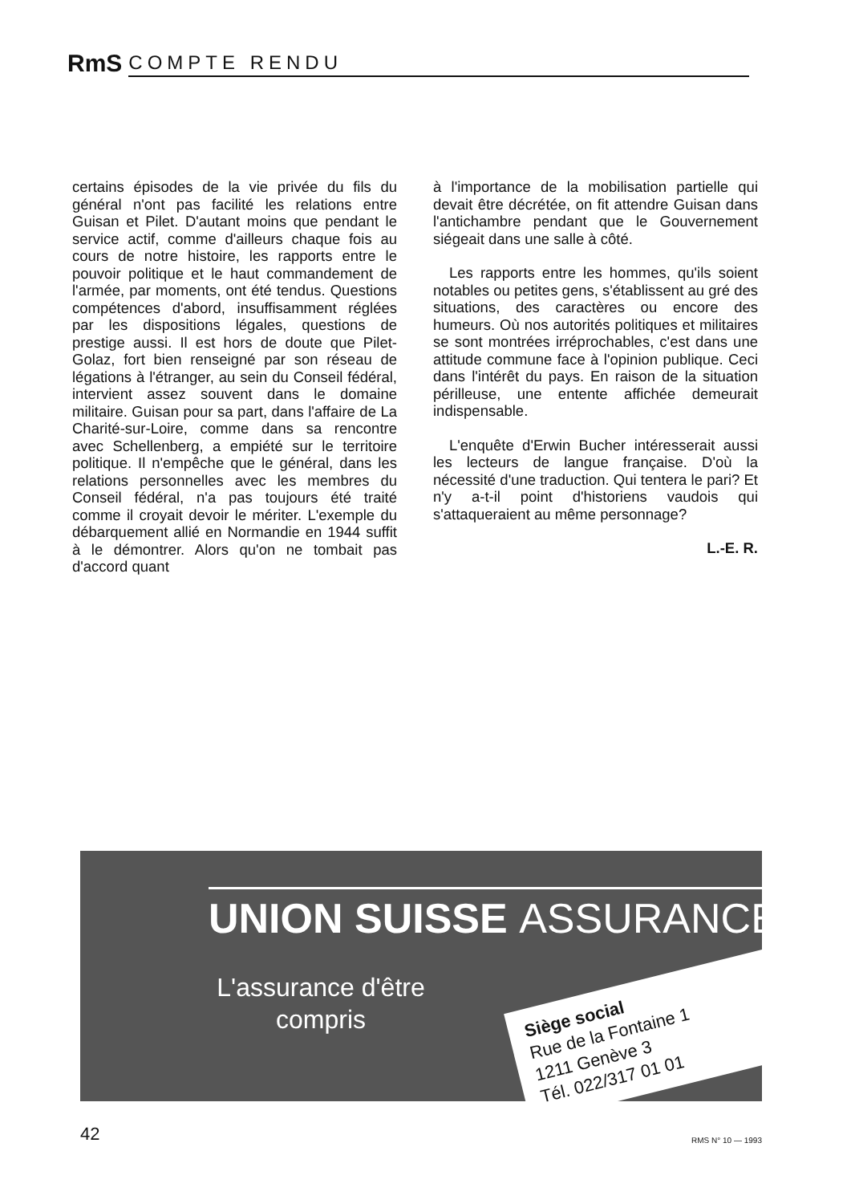RmS COMPTE RENDU
certains épisodes de la vie privée du fils du général n'ont pas facilité les relations entre Guisan et Pilet. D'autant moins que pendant le service actif, comme d'ailleurs chaque fois au cours de notre histoire, les rapports entre le pouvoir politique et le haut commandement de l'armée, par moments, ont été tendus. Questions compétences d'abord, insuffisamment réglées par les dispositions légales, questions de prestige aussi. Il est hors de doute que Pilet-Golaz, fort bien renseigné par son réseau de légations à l'étranger, au sein du Conseil fédéral, intervient assez souvent dans le domaine militaire. Guisan pour sa part, dans l'affaire de La Charité-sur-Loire, comme dans sa rencontre avec Schellenberg, a empiété sur le territoire politique. Il n'empêche que le général, dans les relations personnelles avec les membres du Conseil fédéral, n'a pas toujours été traité comme il croyait devoir le mériter. L'exemple du débarquement allié en Normandie en 1944 suffit à le démontrer. Alors qu'on ne tombait pas d'accord quant
à l'importance de la mobilisation partielle qui devait être décrétée, on fit attendre Guisan dans l'antichambre pendant que le Gouvernement siégeait dans une salle à côté.
Les rapports entre les hommes, qu'ils soient notables ou petites gens, s'établissent au gré des situations, des caractères ou encore des humeurs. Où nos autorités politiques et militaires se sont montrées irréprochables, c'est dans une attitude commune face à l'opinion publique. Ceci dans l'intérêt du pays. En raison de la situation périlleuse, une entente affichée demeurait indispensable.
L'enquête d'Erwin Bucher intéresserait aussi les lecteurs de langue française. D'où la nécessité d'une traduction. Qui tentera le pari? Et n'y a-t-il point d'historiens vaudois qui s'attaqueraient au même personnage?
L.-E. R.
UNION SUISSE ASSURANCES
L'assurance d'être compris
Siège social
Rue de la Fontaine 1
1211 Genève 3
Tél. 022/317 01 01
42 RMS N° 10 — 1993